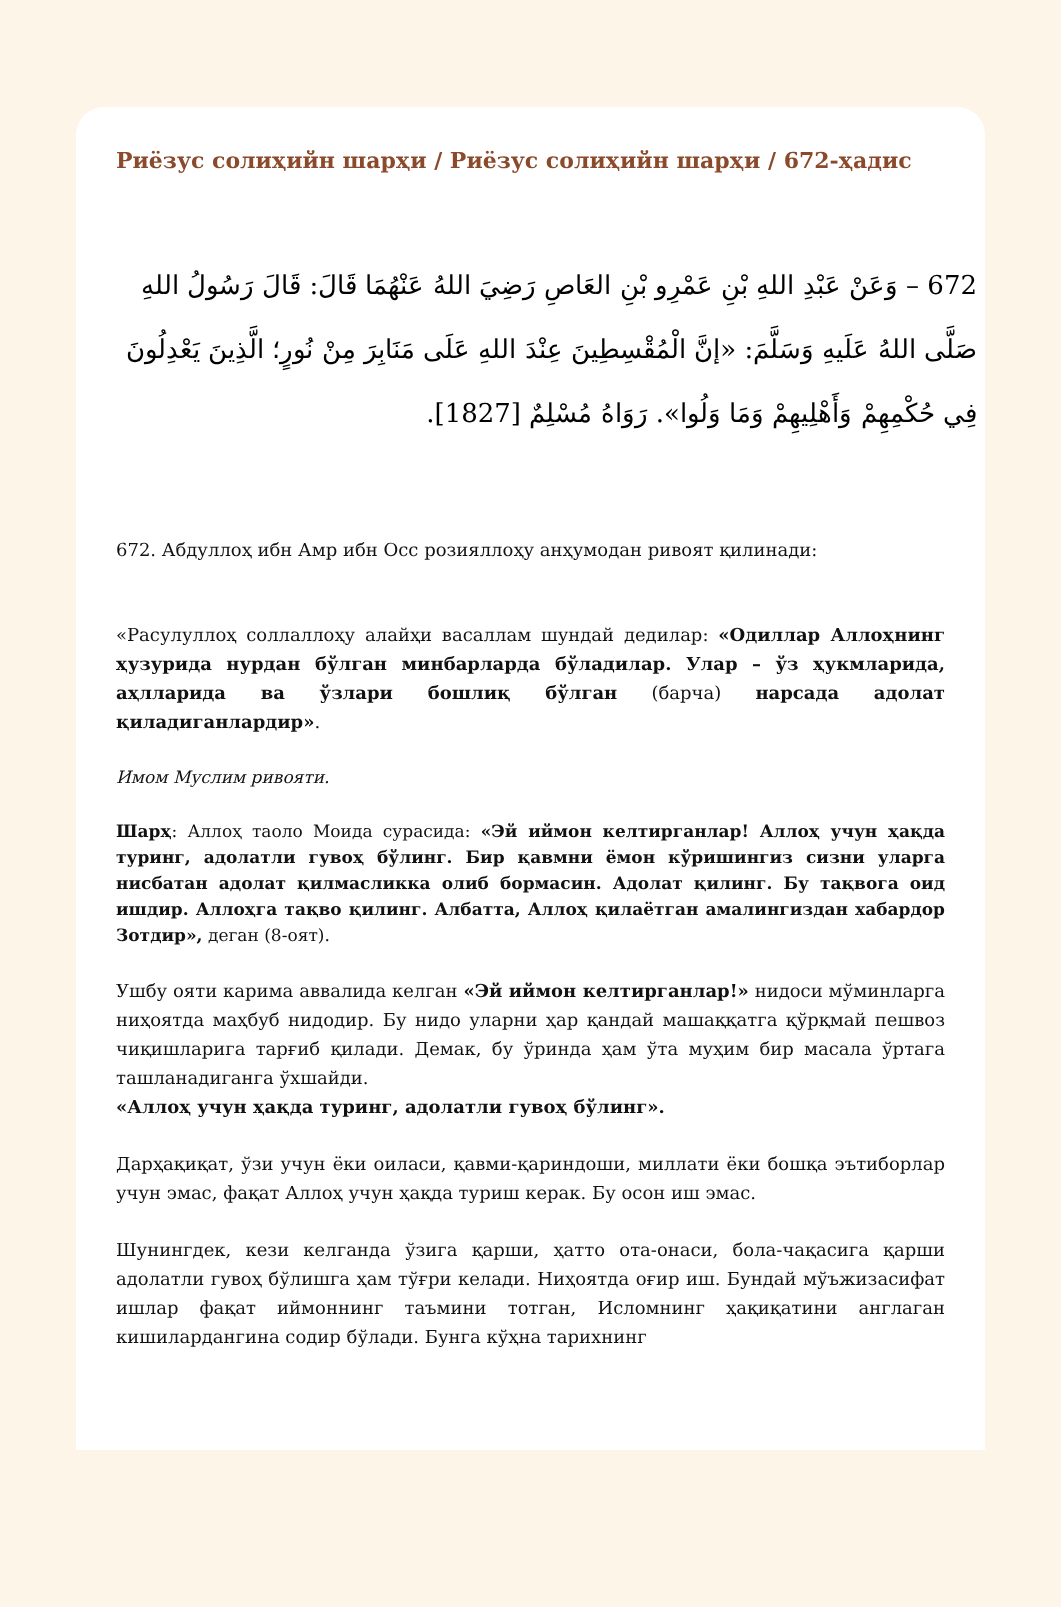Риёзус солиҳийн шарҳи / Риёзус солиҳийн шарҳи / 672-ҳадис
672 – وَعَنْ عَبْدِ اللهِ بْنِ عَمْرِو بْنِ العَاصِ رَضِيَ اللهُ عَنْهُمَا قَالَ: قَالَ رَسُولُ اللهِ صَلَّى اللهُ عَلَيهِ وَسَلَّمَ: «إنَّ الْمُقْسِطِينَ عِنْدَ اللهِ عَلَى مَنَابِرَ مِنْ نُورٍ؛ الَّذِينَ يَعْدِلُونَ فِي حُكْمِهِمْ وَأَهْلِيهِمْ وَمَا وَلُوا». رَوَاهُ مُسْلِمٌ [1827].
672. Абдуллоҳ ибн Амр ибн Осс розияллоҳу анҳумодан ривоят қилинади:
«Расулуллоҳ соллаллоҳу алайҳи васаллам шундай дедилар: «Одиллар Аллоҳнинг ҳузурида нурдан бўлган минбарларда бўладилар. Улар – ўз ҳукмларида, аҳлларида ва ўзлари бошлиқ бўлган (барча) нарсада адолат қиладиганлардир».
Имом Муслим ривояти.
Шарҳ: Аллоҳ таоло Моида сурасида: «Эй иймон келтирганлар! Аллоҳ учун ҳақда туринг, адолатли гувоҳ бўлинг. Бир қавмни ёмон кўришингиз сизни уларга нисбатан адолат қилмасликка олиб бормасин. Адолат қилинг. Бу тақвога оид ишдир. Аллоҳга тақво қилинг. Албатта, Аллоҳ қилаётган амалингиздан хабардор Зотдир», деган (8-оят).
Ушбу ояти карима аввалида келган «Эй иймон келтирганлар!» нидоси мўминларга ниҳоятда маҳбуб нидодир. Бу нидо уларни ҳар қандай машаққатга қўрқмай пешвоз чиқишларига тарғиб қилади. Демак, бу ўринда ҳам ўта муҳим бир масала ўртага ташланадиганга ўхшайди.
«Аллоҳ учун ҳақда туринг, адолатли гувоҳ бўлинг».
Дарҳақиқат, ўзи учун ёки оиласи, қавми-қариндоши, миллати ёки бошқа эътиборлар учун эмас, фақат Аллоҳ учун ҳақда туриш керак. Бу осон иш эмас.
Шунингдек, кези келганда ўзига қарши, ҳатто ота-онаси, бола-чақасига қарши адолатли гувоҳ бўлишга ҳам тўғри келади. Ниҳоятда оғир иш. Бундай мўъжизасифат ишлар фақат иймоннинг таъмини тотган, Исломнинг ҳақиқатини англаган кишилардангина содир бўлади. Бунга кўҳна тарихнинг